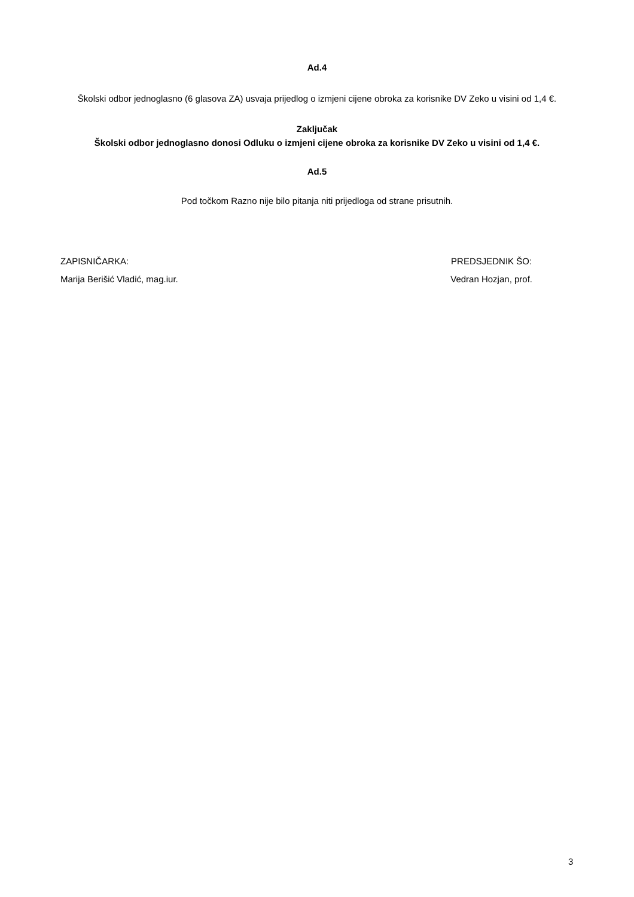Ad.4
Školski odbor jednoglasno (6 glasova ZA) usvaja prijedlog o izmjeni cijene obroka za korisnike DV Zeko u visini od 1,4 €.
Zaključak
Školski odbor jednoglasno donosi Odluku o izmjeni cijene obroka za korisnike DV Zeko u visini od 1,4 €.
Ad.5
Pod točkom Razno nije bilo pitanja niti prijedloga od strane prisutnih.
ZAPISNIČARKA:
Marija Berišić Vladić, mag.iur.
PREDSJEDNIK ŠO:
Vedran Hozjan, prof.
3